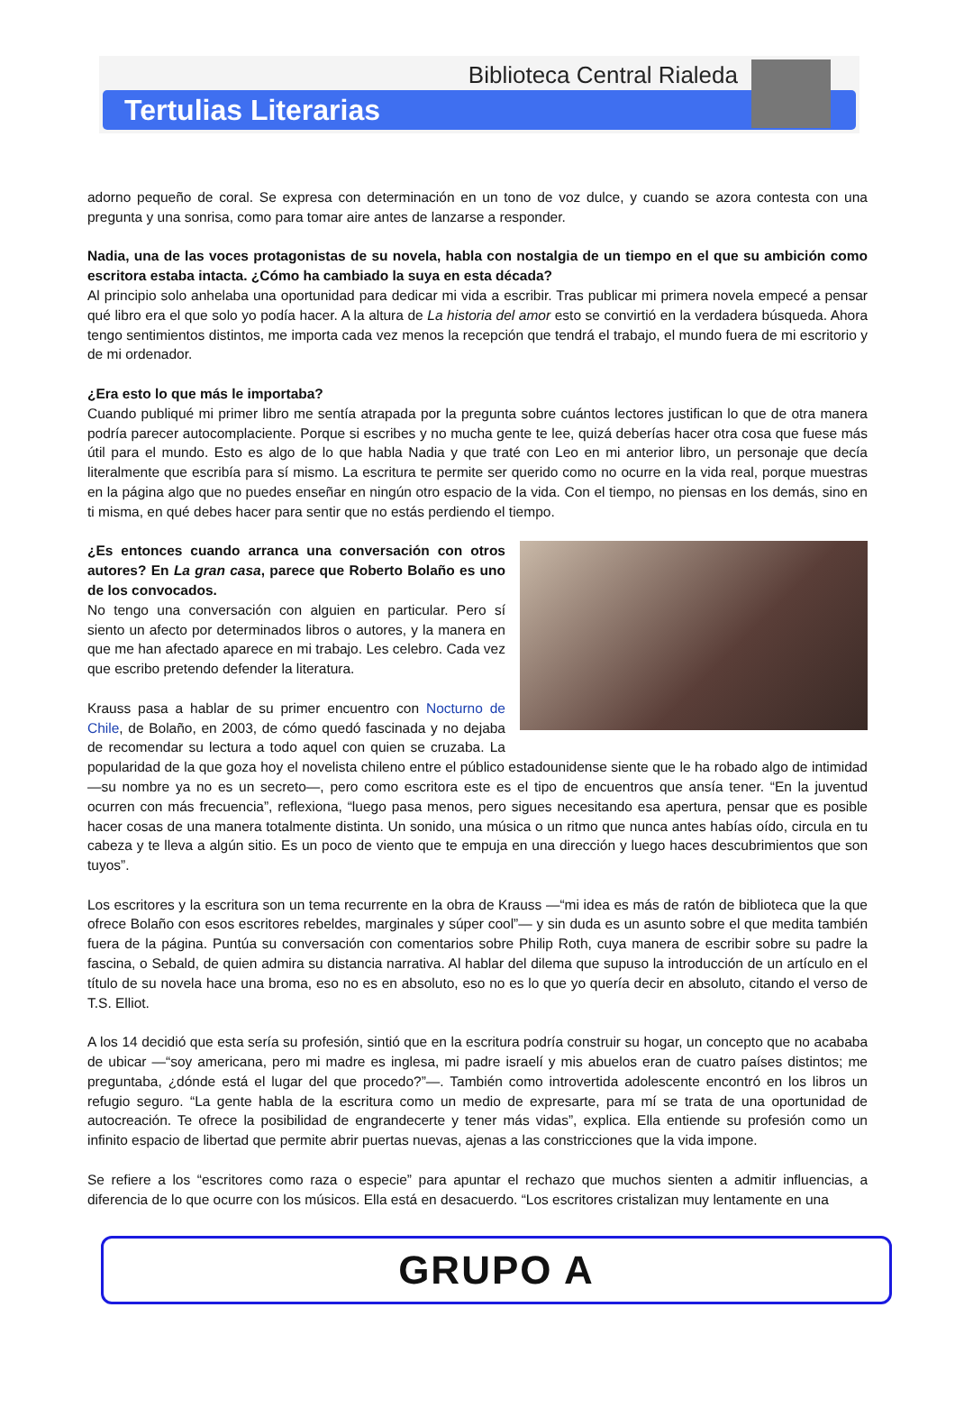Biblioteca Central Rialeda
Tertulias Literarias
adorno pequeño de coral. Se expresa con determinación en un tono de voz dulce, y cuando se azora contesta con una pregunta y una sonrisa, como para tomar aire antes de lanzarse a responder.
Nadia, una de las voces protagonistas de su novela, habla con nostalgia de un tiempo en el que su ambición como escritora estaba intacta. ¿Cómo ha cambiado la suya en esta década?
Al principio solo anhelaba una oportunidad para dedicar mi vida a escribir. Tras publicar mi primera novela empecé a pensar qué libro era el que solo yo podía hacer. A la altura de La historia del amor esto se convirtió en la verdadera búsqueda. Ahora tengo sentimientos distintos, me importa cada vez menos la recepción que tendrá el trabajo, el mundo fuera de mi escritorio y de mi ordenador.
¿Era esto lo que más le importaba?
Cuando publiqué mi primer libro me sentía atrapada por la pregunta sobre cuántos lectores justifican lo que de otra manera podría parecer autocomplaciente. Porque si escribes y no mucha gente te lee, quizá deberías hacer otra cosa que fuese más útil para el mundo. Esto es algo de lo que habla Nadia y que traté con Leo en mi anterior libro, un personaje que decía literalmente que escribía para sí mismo. La escritura te permite ser querido como no ocurre en la vida real, porque muestras en la página algo que no puedes enseñar en ningún otro espacio de la vida. Con el tiempo, no piensas en los demás, sino en ti misma, en qué debes hacer para sentir que no estás perdiendo el tiempo.
¿Es entonces cuando arranca una conversación con otros autores? En La gran casa, parece que Roberto Bolaño es uno de los convocados.
No tengo una conversación con alguien en particular. Pero sí siento un afecto por determinados libros o autores, y la manera en que me han afectado aparece en mi trabajo. Les celebro. Cada vez que escribo pretendo defender la literatura.
Krauss pasa a hablar de su primer encuentro con Nocturno de Chile, de Bolaño, en 2003, de cómo quedó fascinada y no dejaba de recomendar su lectura a todo aquel con quien se cruzaba. La popularidad de la que goza hoy el novelista chileno entre el público estadounidense siente que le ha robado algo de intimidad —su nombre ya no es un secreto—, pero como escritora este es el tipo de encuentros que ansía tener. “En la juventud ocurren con más frecuencia”, reflexiona, “luego pasa menos, pero sigues necesitando esa apertura, pensar que es posible hacer cosas de una manera totalmente distinta. Un sonido, una música o un ritmo que nunca antes habías oído, circula en tu cabeza y te lleva a algún sitio. Es un poco de viento que te empuja en una dirección y luego haces descubrimientos que son tuyos”.
Los escritores y la escritura son un tema recurrente en la obra de Krauss —“mi idea es más de ratón de biblioteca que la que ofrece Bolaño con esos escritores rebeldes, marginales y súper cool”— y sin duda es un asunto sobre el que medita también fuera de la página. Puntúa su conversación con comentarios sobre Philip Roth, cuya manera de escribir sobre su padre la fascina, o Sebald, de quien admira su distancia narrativa. Al hablar del dilema que supuso la introducción de un artículo en el título de su novela hace una broma, eso no es en absoluto, eso no es lo que yo quería decir en absoluto, citando el verso de T.S. Elliot.
A los 14 decidió que esta sería su profesión, sintió que en la escritura podría construir su hogar, un concepto que no acababa de ubicar —“soy americana, pero mi madre es inglesa, mi padre israelí y mis abuelos eran de cuatro países distintos; me preguntaba, ¿dónde está el lugar del que procedo?”—. También como introvertida adolescente encontró en los libros un refugio seguro. “La gente habla de la escritura como un medio de expresarte, para mí se trata de una oportunidad de autocreación. Te ofrece la posibilidad de engrandecerte y tener más vidas”, explica. Ella entiende su profesión como un infinito espacio de libertad que permite abrir puertas nuevas, ajenas a las constricciones que la vida impone.
Se refiere a los “escritores como raza o especie” para apuntar el rechazo que muchos sienten a admitir influencias, a diferencia de lo que ocurre con los músicos. Ella está en desacuerdo. “Los escritores cristalizan muy lentamente en una
GRUPO A